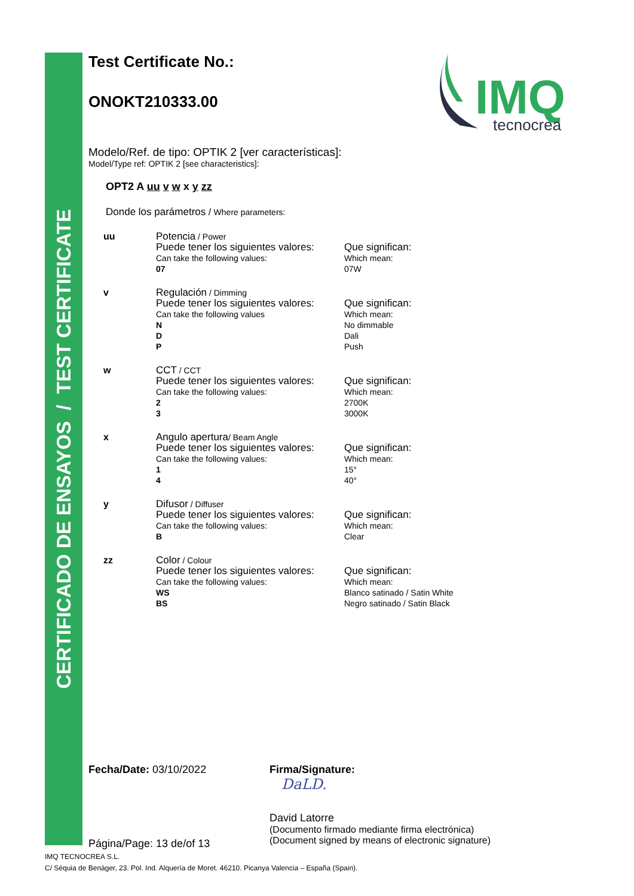CERTIFICADO DE ENSAYOS / TEST CERTIFICATE
IMQ
tecnocrea
Test Certificate No.:
ONOKT210333.00
Modelo/Ref. de tipo: OPTIK 2 [ver características]:
Model/Type ref: OPTIK 2 [see characteristics]:
OPT2 A uu v w x y zz
Donde los parámetros / Where parameters:
| uu | Potencia / Power Puede tener los siguientes valores: Can take the following values: 07 | Que significan: Which mean: 07W |
| v | Regulación / Dimming Puede tener los siguientes valores: Can take the following values N D P | Que significan: Which mean: No dimmable Dali Push |
| w | CCT / CCT Puede tener los siguientes valores: Can take the following values: 2 3 | Que significan: Which mean: 2700K 3000K |
| x | Angulo apertura / Beam Angle Puede tener los siguientes valores: Can take the following values: 1 4 | Que significan: Which mean: 15° 40° |
| y | Difusor / Diffuser Puede tener los siguientes valores: Can take the following values: B | Que significan: Which mean: Clear |
| zz | Color / Colour Puede tener los siguientes valores: Can take the following values: WS BS | Que significan: Which mean: Blanco satinado / Satin White Negro satinado / Satin Black |
Fecha/Date: 03/10/2022
Página/Page: 13 de/of 13
Firma/Signature:
DaLD.
David Latorre
(Documento firmado mediante firma electrónica)
(Document signed by means of electronic signature)
IMQ TECNOCREA S.L.
C/ Sèquia de Benàger, 23. Pol. Ind. Alquería de Moret. 46210. Picanya Valencia – España (Spain).